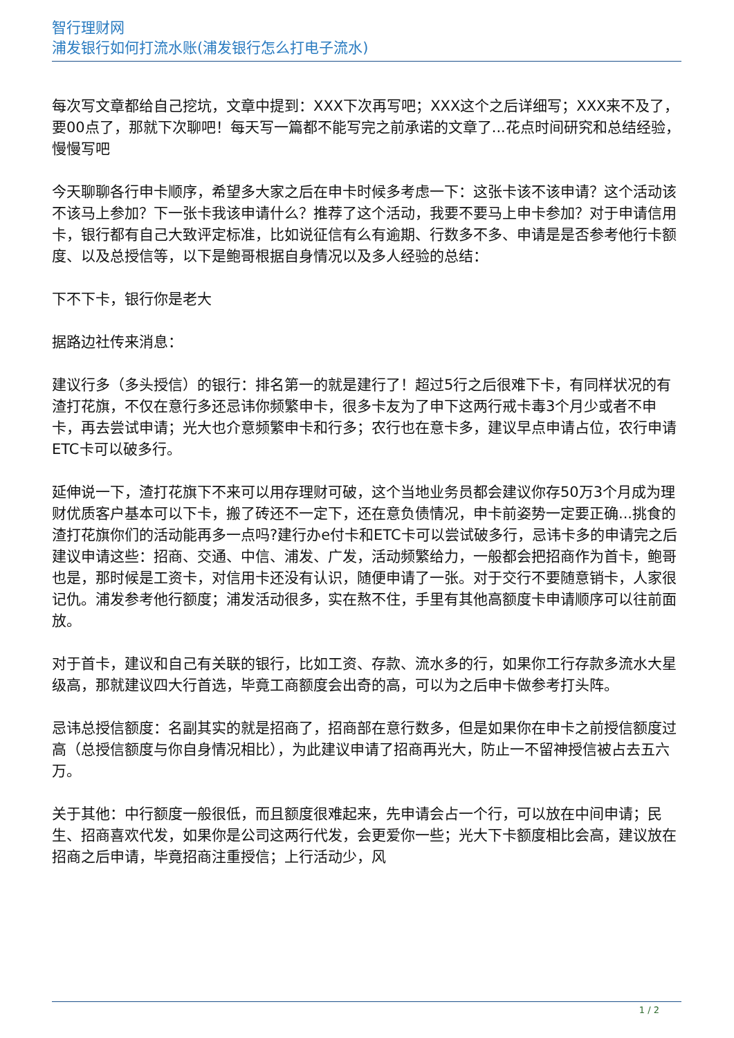智行理财网
浦发银行如何打流水账(浦发银行怎么打电子流水)
每次写文章都给自己挖坑，文章中提到：XXX下次再写吧；XXX这个之后详细写；XXX来不及了，要00点了，那就下次聊吧！每天写一篇都不能写完之前承诺的文章了...花点时间研究和总结经验，慢慢写吧
今天聊聊各行申卡顺序，希望多大家之后在申卡时候多考虑一下：这张卡该不该申请？这个活动该不该马上参加？下一张卡我该申请什么？推荐了这个活动，我要不要马上申卡参加？对于申请信用卡，银行都有自己大致评定标准，比如说征信有么有逾期、行数多不多、申请是是否参考他行卡额度、以及总授信等，以下是鲍哥根据自身情况以及多人经验的总结：
下不下卡，银行你是老大
据路边社传来消息：
建议行多（多头授信）的银行：排名第一的就是建行了！超过5行之后很难下卡，有同样状况的有渣打花旗，不仅在意行多还忌讳你频繁申卡，很多卡友为了申下这两行戒卡毒3个月少或者不申卡，再去尝试申请；光大也介意频繁申卡和行多；农行也在意卡多，建议早点申请占位，农行申请ETC卡可以破多行。
延伸说一下，渣打花旗下不来可以用存理财可破，这个当地业务员都会建议你存50万3个月成为理财优质客户基本可以下卡，搬了砖还不一定下，还在意负债情况，申卡前姿势一定要正确...挑食的渣打花旗你们的活动能再多一点吗?建行办e付卡和ETC卡可以尝试破多行，忌讳卡多的申请完之后建议申请这些：招商、交通、中信、浦发、广发，活动频繁给力，一般都会把招商作为首卡，鲍哥也是，那时候是工资卡，对信用卡还没有认识，随便申请了一张。对于交行不要随意销卡，人家很记仇。浦发参考他行额度；浦发活动很多，实在熬不住，手里有其他高额度卡申请顺序可以往前面放。
对于首卡，建议和自己有关联的银行，比如工资、存款、流水多的行，如果你工行存款多流水大星级高，那就建议四大行首选，毕竟工商额度会出奇的高，可以为之后申卡做参考打头阵。
忌讳总授信额度：名副其实的就是招商了，招商部在意行数多，但是如果你在申卡之前授信额度过高（总授信额度与你自身情况相比），为此建议申请了招商再光大，防止一不留神授信被占去五六万。
关于其他：中行额度一般很低，而且额度很难起来，先申请会占一个行，可以放在中间申请；民生、招商喜欢代发，如果你是公司这两行代发，会更爱你一些；光大下卡额度相比会高，建议放在招商之后申请，毕竟招商注重授信；上行活动少，风
1 / 2